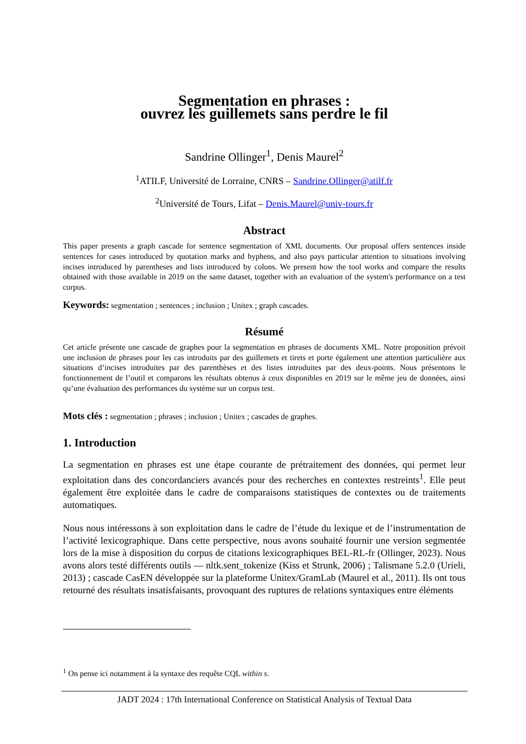Segmentation en phrases :
ouvrez les guillemets sans perdre le fil
Sandrine Ollinger<sup>1</sup>, Denis Maurel<sup>2</sup>
<sup>1</sup> ATILF, Université de Lorraine, CNRS – Sandrine.Ollinger@atilf.fr
<sup>2</sup> Université de Tours, Lifat – Denis.Maurel@univ-tours.fr
Abstract
This paper presents a graph cascade for sentence segmentation of XML documents. Our proposal offers sentences inside sentences for cases introduced by quotation marks and hyphens, and also pays particular attention to situations involving incises introduced by parentheses and lists introduced by colons. We present how the tool works and compare the results obtained with those available in 2019 on the same dataset, together with an evaluation of the system's performance on a test corpus.
Keywords: segmentation ; sentences ; inclusion ; Unitex ; graph cascades.
Résumé
Cet article présente une cascade de graphes pour la segmentation en phrases de documents XML. Notre proposition prévoit une inclusion de phrases pour les cas introduits par des guillemets et tirets et porte également une attention particulière aux situations d’incises introduites par des parenthèses et des listes introduites par des deux-points. Nous présentons le fonctionnement de l’outil et comparons les résultats obtenus à ceux disponibles en 2019 sur le même jeu de données, ainsi qu’une évaluation des performances du système sur un corpus test.
Mots clés : segmentation ; phrases ; inclusion ; Unitex ; cascades de graphes.
1. Introduction
La segmentation en phrases est une étape courante de prétraitement des données, qui permet leur exploitation dans des concordanciers avancés pour des recherches en contextes restreints<sup>1</sup>. Elle peut également être exploitée dans le cadre de comparaisons statistiques de contextes ou de traitements automatiques.
Nous nous intéressons à son exploitation dans le cadre de l’étude du lexique et de l’instrumentation de l’activité lexicographique. Dans cette perspective, nous avons souhaité fournir une version segmentée lors de la mise à disposition du corpus de citations lexicographiques BEL-RL-fr (Ollinger, 2023). Nous avons alors testé différents outils — nltk.sent_tokenize (Kiss et Strunk, 2006) ; Talismane 5.2.0 (Urieli, 2013) ; cascade CasEN développée sur la plateforme Unitex/GramLab (Maurel et al., 2011). Ils ont tous retourné des résultats insatisfaisants, provoquant des ruptures de relations syntaxiques entre éléments
<sup>1</sup> On pense ici notamment à la syntaxe des requête CQL within s.
JADT 2024 : 17th International Conference on Statistical Analysis of Textual Data